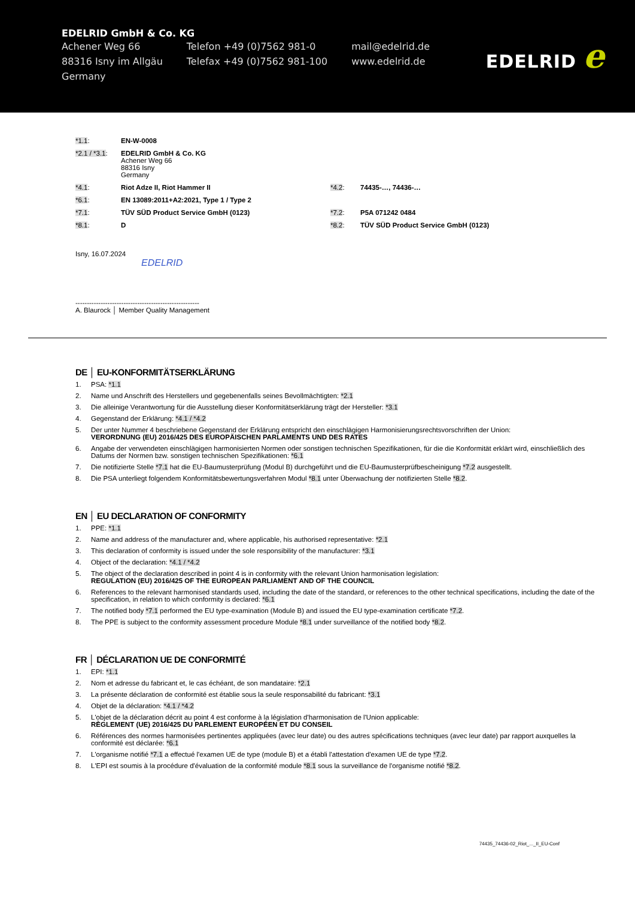EDELRID GmbH & Co. KG
| Achener Weg 66 | Telefon +49 (0)7562 981-0 | mail@edelrid.de |
| 88316 Isny im Allgäu | Telefax +49 (0)7562 981-100 | www.edelrid.de |
| Germany | | |
EDELRID e
| *1.1 : | EN-W-0008 | | |
| *2.1 / *3.1 : | EDELRID GmbH & Co. KG Achener Weg 66 88316 Isny Germany | | |
| *4.1 : | Riot Adze II, Riot Hammer II | *4.2 : | 74435-…, 74436-… |
| *6.1 : | EN 13089:2011+A2:2021, Type 1 / Type 2 | | |
| *7.1 : | TÜV SÜD Product Service GmbH (0123) | *7.2 : | P5A 071242 0484 |
| *8.1 : | D | *8.2 : | TÜV SÜD Product Service GmbH (0123) |
Isny, 16.07.2024
EDELRID
------------------------------------------------------
A. Blaurock │ Member Quality Management
DE │ EU-KONFORMITÄTSERKLÄRUNG
1. PSA: *1.1
2. Name und Anschrift des Herstellers und gegebenenfalls seines Bevollmächtigten: *2.1
3. Die alleinige Verantwortung für die Ausstellung dieser Konformitätserklärung trägt der Hersteller: *3.1
4. Gegenstand der Erklärung: *4.1 / *4.2
5. Der unter Nummer 4 beschriebene Gegenstand der Erklärung entspricht den einschlägigen Harmonisierungsrechtsvorschriften der Union:
VERORDNUNG (EU) 2016/425 DES EUROPÄISCHEN PARLAMENTS UND DES RATES
6. Angabe der verwendeten einschlägigen harmonisierten Normen oder sonstigen technischen Spezifikationen, für die die Konformität erklärt wird, einschließlich des Datums der Normen bzw. sonstigen technischen Spezifikationen: *6.1
7. Die notifizierte Stelle *7.1 hat die EU-Baumusterprüfung (Modul B) durchgeführt und die EU-Baumusterprüfbescheinigung *7.2 ausgestellt.
8. Die PSA unterliegt folgendem Konformitätsbewertungsverfahren Modul *8.1 unter Überwachung der notifizierten Stelle *8.2.
EN │ EU DECLARATION OF CONFORMITY
1. PPE: *1.1
2. Name and address of the manufacturer and, where applicable, his authorised representative: *2.1
3. This declaration of conformity is issued under the sole responsibility of the manufacturer: *3.1
4. Object of the declaration: *4.1 / *4.2
5. The object of the declaration described in point 4 is in conformity with the relevant Union harmonisation legislation:
REGULATION (EU) 2016/425 OF THE EUROPEAN PARLIAMENT AND OF THE COUNCIL
6. References to the relevant harmonised standards used, including the date of the standard, or references to the other technical specifications, including the date of the specification, in relation to which conformity is declared: *6.1
7. The notified body *7.1 performed the EU type-examination (Module B) and issued the EU type-examination certificate *7.2.
8. The PPE is subject to the conformity assessment procedure Module *8.1 under surveillance of the notified body *8.2.
FR │ DÉCLARATION UE DE CONFORMITÉ
1. EPI: *1.1
2. Nom et adresse du fabricant et, le cas échéant, de son mandataire: *2.1
3. La présente déclaration de conformité est établie sous la seule responsabilité du fabricant: *3.1
4. Objet de la déclaration: *4.1 / *4.2
5. L'objet de la déclaration décrit au point 4 est conforme à la législation d'harmonisation de l'Union applicable:
RÈGLEMENT (UE) 2016/425 DU PARLEMENT EUROPÉEN ET DU CONSEIL
6. Références des normes harmonisées pertinentes appliquées (avec leur date) ou des autres spécifications techniques (avec leur date) par rapport auxquelles la conformité est déclarée: *6.1
7. L'organisme notifié *7.1 a effectué l'examen UE de type (module B) et a établi l'attestation d'examen UE de type *7.2.
8. L'EPI est soumis à la procédure d'évaluation de la conformité module *8.1 sous la surveillance de l'organisme notifié *8.2.
74435_74436-02_Riot_..._II_EU-Conf